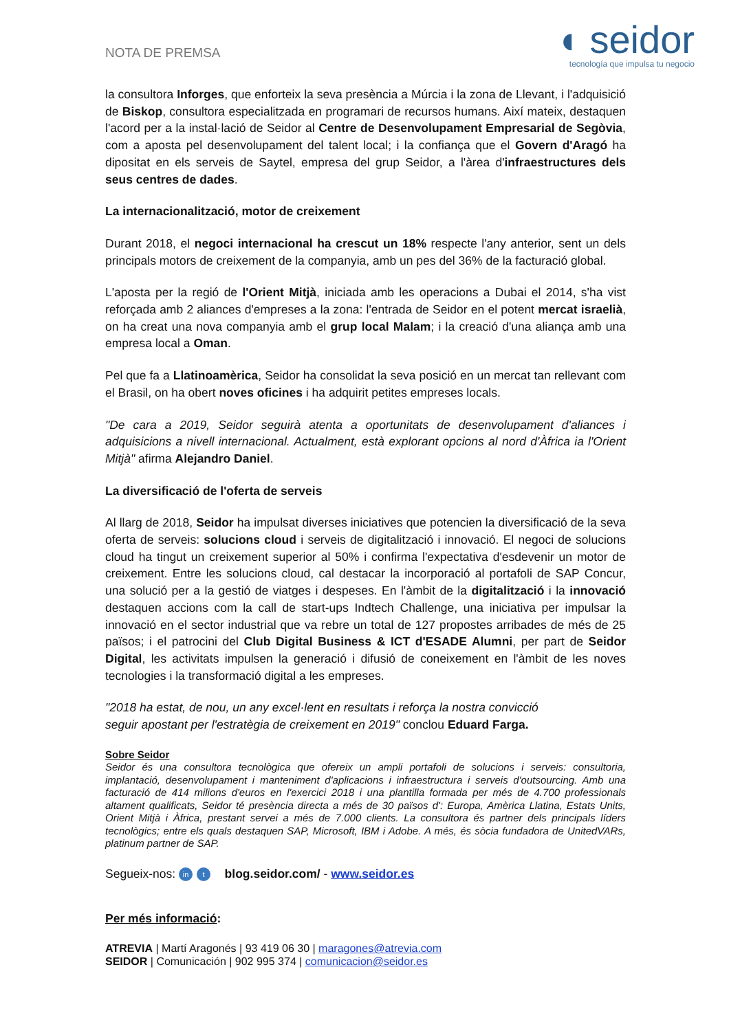NOTA DE PREMSA
◖ seidor
tecnología que impulsa tu negocio
la consultora Inforges, que enforteix la seva presència a Múrcia i la zona de Llevant, i l'adquisició de Biskop, consultora especialitzada en programari de recursos humans. Així mateix, destaquen l'acord per a la instal·lació de Seidor al Centre de Desenvolupament Empresarial de Segòvia, com a aposta pel desenvolupament del talent local; i la confiança que el Govern d'Aragó ha dipositat en els serveis de Saytel, empresa del grup Seidor, a l'àrea d'infraestructures dels seus centres de dades.
La internacionalització, motor de creixement
Durant 2018, el negoci internacional ha crescut un 18% respecte l'any anterior, sent un dels principals motors de creixement de la companyia, amb un pes del 36% de la facturació global.
L'aposta per la regió de l'Orient Mitjà, iniciada amb les operacions a Dubai el 2014, s'ha vist reforçada amb 2 aliances d'empreses a la zona: l'entrada de Seidor en el potent mercat israelià, on ha creat una nova companyia amb el grup local Malam; i la creació d'una aliança amb una empresa local a Oman.
Pel que fa a Llatinoamèrica, Seidor ha consolidat la seva posició en un mercat tan rellevant com el Brasil, on ha obert noves oficines i ha adquirit petites empreses locals.
"De cara a 2019, Seidor seguirà atenta a oportunitats de desenvolupament d'aliances i adquisicions a nivell internacional. Actualment, està explorant opcions al nord d'Àfrica ia l'Orient Mitjà" afirma Alejandro Daniel.
La diversificació de l'oferta de serveis
Al llarg de 2018, Seidor ha impulsat diverses iniciatives que potencien la diversificació de la seva oferta de serveis: solucions cloud i serveis de digitalització i innovació. El negoci de solucions cloud ha tingut un creixement superior al 50% i confirma l'expectativa d'esdevenir un motor de creixement. Entre les solucions cloud, cal destacar la incorporació al portafoli de SAP Concur, una solució per a la gestió de viatges i despeses. En l'àmbit de la digitalització i la innovació destaquen accions com la call de start-ups Indtech Challenge, una iniciativa per impulsar la innovació en el sector industrial que va rebre un total de 127 propostes arribades de més de 25 països; i el patrocini del Club Digital Business & ICT d'ESADE Alumni, per part de Seidor Digital, les activitats impulsen la generació i difusió de coneixement en l'àmbit de les noves tecnologies i la transformació digital a les empreses.
"2018 ha estat, de nou, un any excel·lent en resultats i reforça la nostra convicció
seguir apostant per l'estratègia de creixement en 2019" conclou Eduard Farga.
Sobre Seidor
Seidor és una consultora tecnològica que ofereix un ampli portafoli de solucions i serveis: consultoria, implantació, desenvolupament i manteniment d'aplicacions i infraestructura i serveis d'outsourcing. Amb una facturació de 414 milions d'euros en l'exercici 2018 i una plantilla formada per més de 4.700 professionals altament qualificats, Seidor té presència directa a més de 30 països d': Europa, Amèrica Llatina, Estats Units, Orient Mitjà i Àfrica, prestant servei a més de 7.000 clients. La consultora és partner dels principals líders tecnològics; entre els quals destaquen SAP, Microsoft, IBM i Adobe. A més, és sòcia fundadora de UnitedVARs, platinum partner de SAP.
Segueix-nos: in t blog.seidor.com/ - www.seidor.es
Per més informació:
ATREVIA | Martí Aragonés | 93 419 06 30 | maragones@atrevia.com
SEIDOR | Comunicación | 902 995 374 | comunicacion@seidor.es